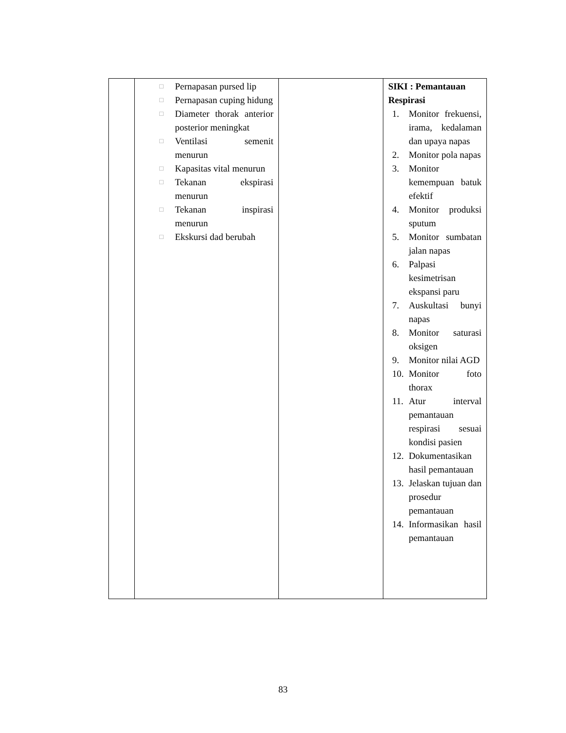| | □ Pernapasan pursed lip □ Pernapasan cuping hidung □ Diameter thorak anterior posterior meningkat □ Ventilasi semenit menurun □ Kapasitas vital menurun □ Tekanan ekspirasi menurun □ Tekanan inspirasi menurun □ Ekskursi dad berubah | | SIKI : Pemantauan Respirasi 1. Monitor frekuensi, irama, kedalaman dan upaya napas 2. Monitor pola napas 3. Monitor kemempuan batuk efektif 4. Monitor produksi sputum 5. Monitor sumbatan jalan napas 6. Palpasi kesimetrisan ekspansi paru 7. Auskultasi bunyi napas 8. Monitor saturasi oksigen 9. Monitor nilai AGD 10. Monitor foto thorax 11. Atur interval pemantauan respirasi sesuai kondisi pasien 12. Dokumentasikan hasil pemantauan 13. Jelaskan tujuan dan prosedur pemantauan 14. Informasikan hasil pemantauan |
83